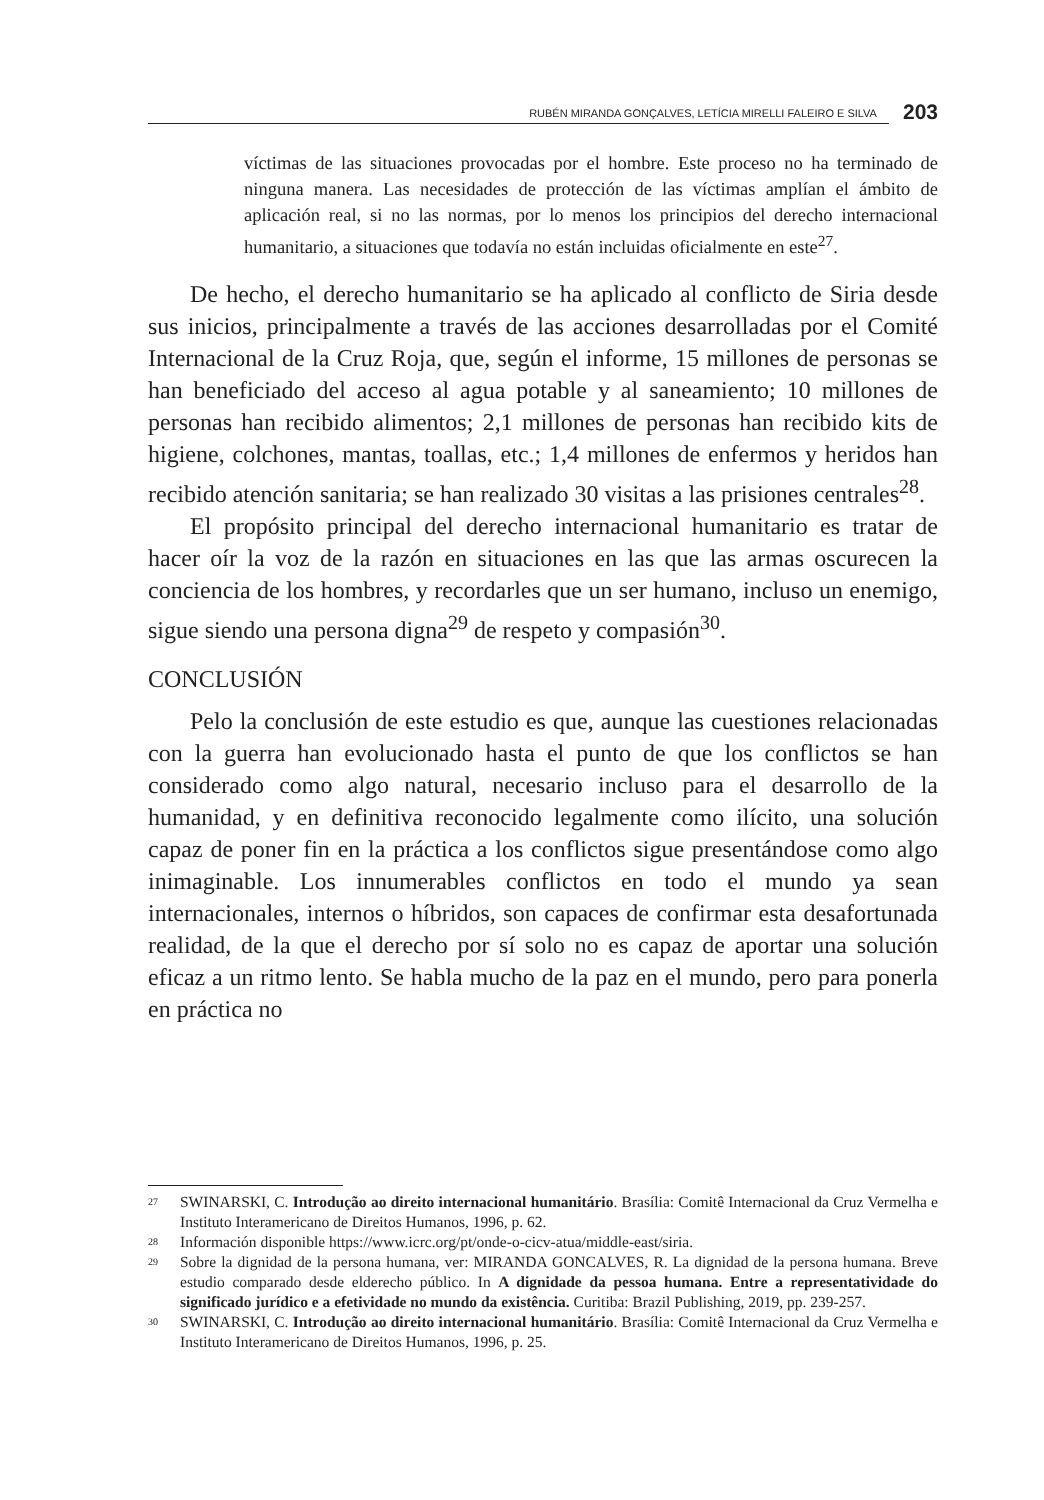RUBÉN MIRANDA GONÇALVES, LETÍCIA MIRELLI FALEIRO E SILVA 203
víctimas de las situaciones provocadas por el hombre. Este proceso no ha terminado de ninguna manera. Las necesidades de protección de las víctimas amplían el ámbito de aplicación real, si no las normas, por lo menos los principios del derecho internacional humanitario, a situaciones que todavía no están incluidas oficialmente en este<sup>27</sup>.
De hecho, el derecho humanitario se ha aplicado al conflicto de Siria desde sus inicios, principalmente a través de las acciones desarrolladas por el Comité Internacional de la Cruz Roja, que, según el informe, 15 millones de personas se han beneficiado del acceso al agua potable y al saneamiento; 10 millones de personas han recibido alimentos; 2,1 millones de personas han recibido kits de higiene, colchones, mantas, toallas, etc.; 1,4 millones de enfermos y heridos han recibido atención sanitaria; se han realizado 30 visitas a las prisiones centrales<sup>28</sup>.
El propósito principal del derecho internacional humanitario es tratar de hacer oír la voz de la razón en situaciones en las que las armas oscurecen la conciencia de los hombres, y recordarles que un ser humano, incluso un enemigo, sigue siendo una persona digna<sup>29</sup> de respeto y compasión<sup>30</sup>.
CONCLUSIÓN
Pelo la conclusión de este estudio es que, aunque las cuestiones relacionadas con la guerra han evolucionado hasta el punto de que los conflictos se han considerado como algo natural, necesario incluso para el desarrollo de la humanidad, y en definitiva reconocido legalmente como ilícito, una solución capaz de poner fin en la práctica a los conflictos sigue presentándose como algo inimaginable. Los innumerables conflictos en todo el mundo ya sean internacionales, internos o híbridos, son capaces de confirmar esta desafortunada realidad, de la que el derecho por sí solo no es capaz de aportar una solución eficaz a un ritmo lento. Se habla mucho de la paz en el mundo, pero para ponerla en práctica no
27 SWINARSKI, C. Introdução ao direito internacional humanitário. Brasília: Comitê Internacional da Cruz Vermelha e Instituto Interamericano de Direitos Humanos, 1996, p. 62.
28 Información disponible https://www.icrc.org/pt/onde-o-cicv-atua/middle-east/siria.
29 Sobre la dignidad de la persona humana, ver: MIRANDA GONCALVES, R. La dignidad de la persona humana. Breve estudio comparado desde elderecho público. In A dignidade da pessoa humana. Entre a representatividade do significado jurídico e a efetividade no mundo da existência. Curitiba: Brazil Publishing, 2019, pp. 239-257.
30 SWINARSKI, C. Introdução ao direito internacional humanitário. Brasília: Comitê Internacional da Cruz Vermelha e Instituto Interamericano de Direitos Humanos, 1996, p. 25.